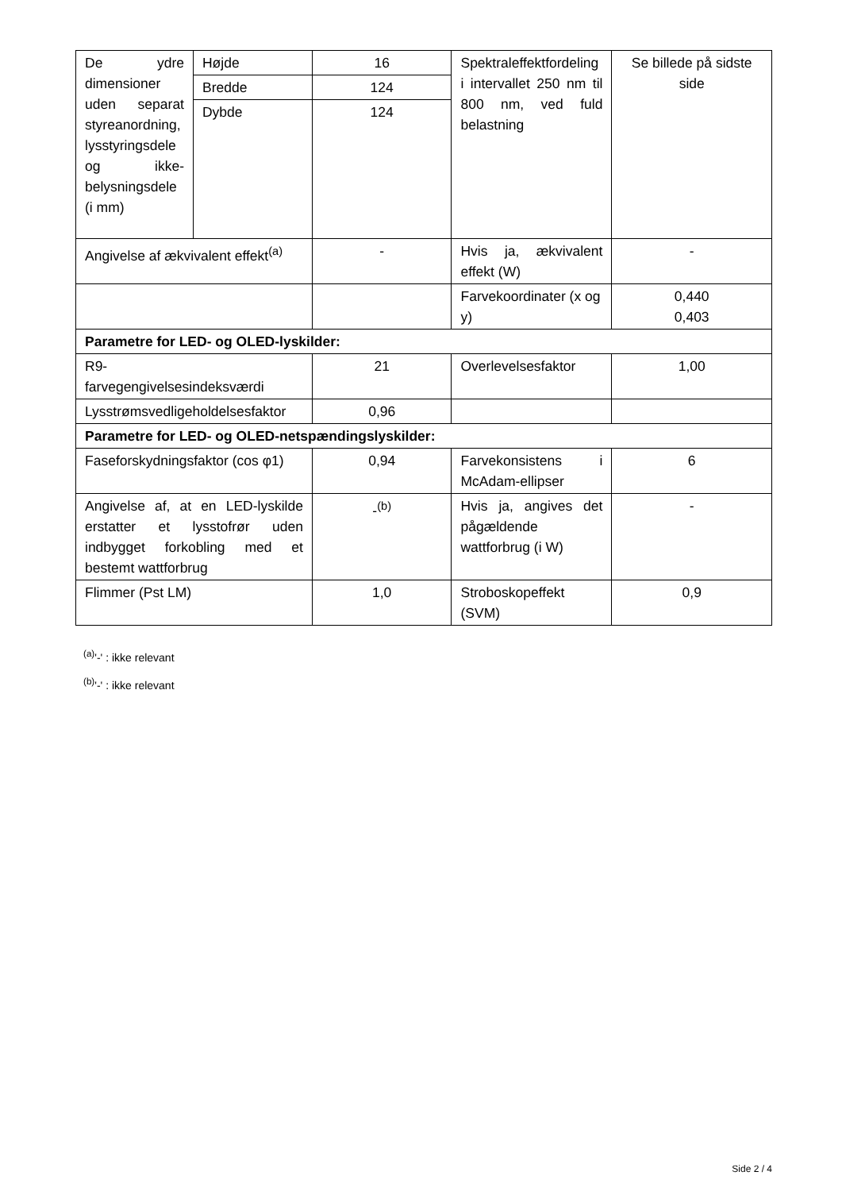| De ydre dimensioner uden separat styreanordning, lysstyringsdele og ikke-belysningsdele (i mm) | Højde | 16 | Spektraleffektfordeling i intervallet 250 nm til 800 nm, ved fuld belastning | Se billede på sidste side |
| | Bredde | 124 | | |
| | Dybde | 124 | | |
| Angivelse af ækvivalent effekt<sup>(a)</sup> | | - | Hvis ja, ækvivalent effekt (W) | - |
| | | | Farvekoordinater (x og y) | 0,440 0,403 |
| Parametre for LED- og OLED-lyskilder: | | | | |
| R9- farvegengivelsesindeksværdi | | 21 | Overlevelsesfaktor | 1,00 |
| Lysstrømsvedligeholdelsesfaktor | | 0,96 | | |
| Parametre for LED- og OLED-netspændingslyskilder: | | | | |
| Faseforskydningsfaktor (cos φ1) | | 0,94 | Farvekonsistens i McAdam-ellipser | 6 |
| Angivelse af, at en LED-lyskilde erstatter et lysstofrør uden indbygget forkobling med et bestemt wattforbrug | | -<sup>(b)</sup> | Hvis ja, angives det pågældende wattforbrug (i W) | - |
| Flimmer (Pst LM) | | 1,0 | Stroboskopeffekt (SVM) | 0,9 |
<sup>(a)</sup> '-' : ikke relevant
<sup>(b)</sup> '-' : ikke relevant
Side 2 / 4